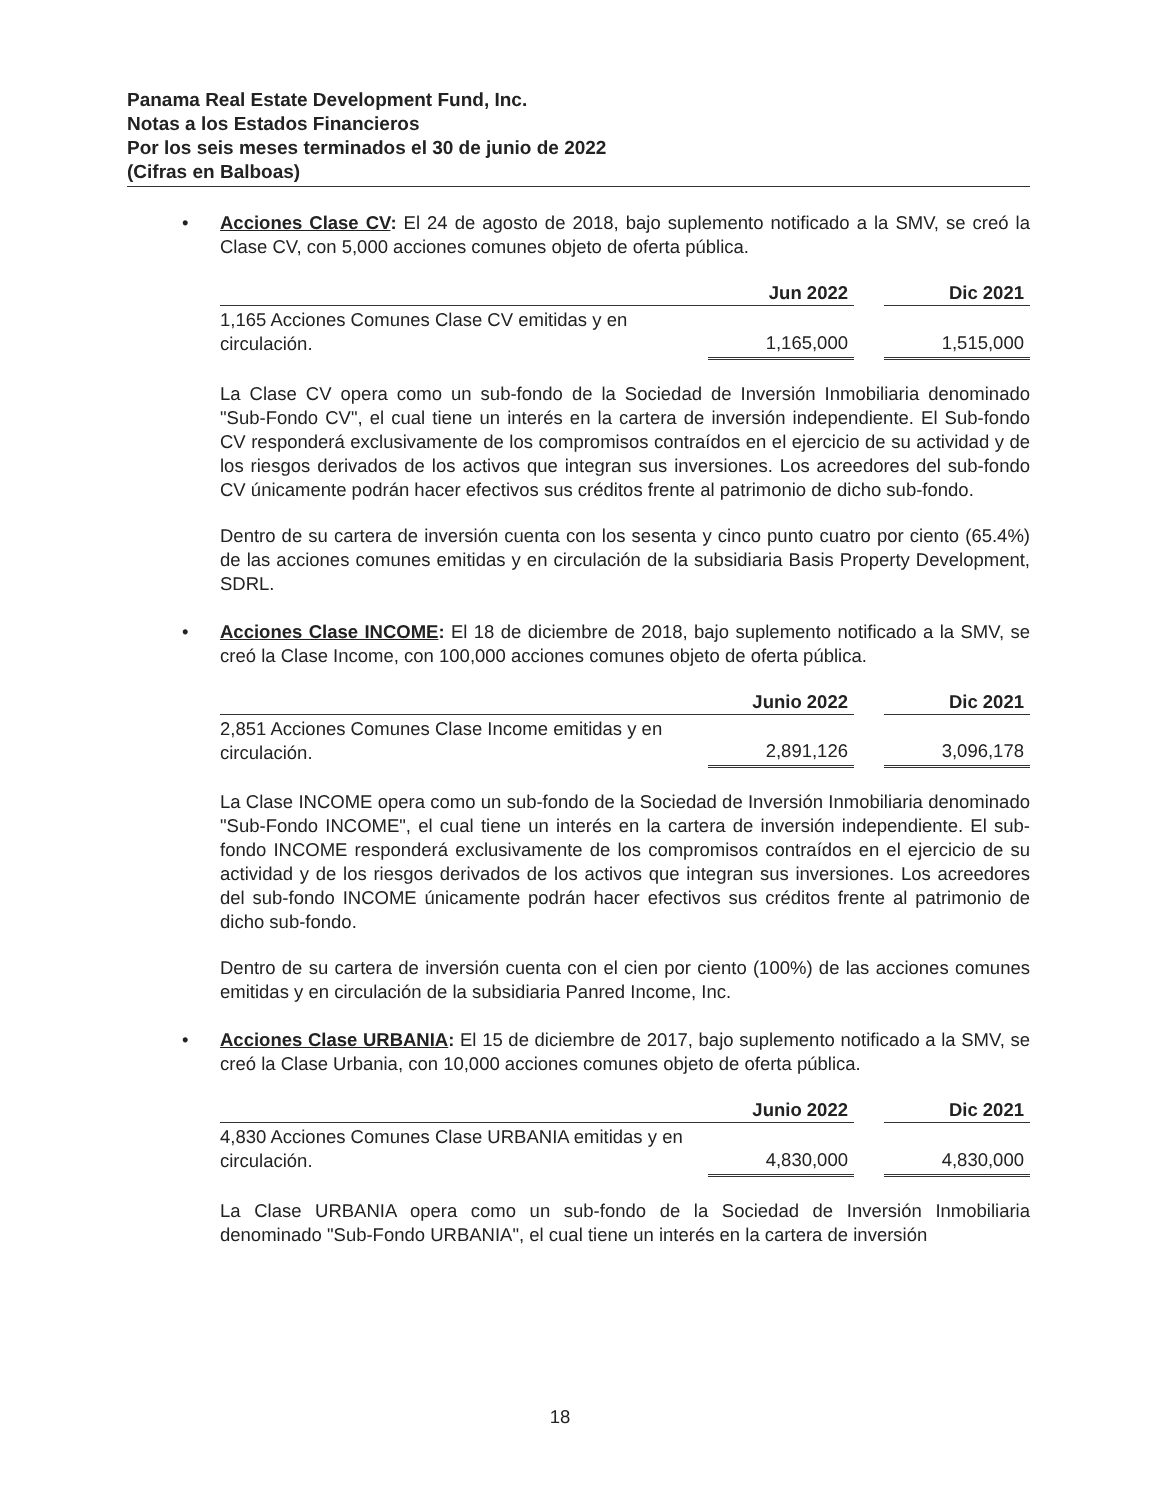Panama Real Estate Development Fund, Inc.
Notas a los Estados Financieros
Por los seis meses terminados el 30 de junio de 2022
(Cifras en Balboas)
•
Acciones Clase CV: El 24 de agosto de 2018, bajo suplemento notificado a la SMV, se creó la Clase CV, con 5,000 acciones comunes objeto de oferta pública.
| | Jun 2022 | | Dic 2021 |
| --- | --- | --- | --- |
| 1,165 Acciones Comunes Clase CV emitidas y en circulación. | 1,165,000 | | 1,515,000 |
La Clase CV opera como un sub-fondo de la Sociedad de Inversión Inmobiliaria denominado "Sub-Fondo CV", el cual tiene un interés en la cartera de inversión independiente. El Sub-fondo CV responderá exclusivamente de los compromisos contraídos en el ejercicio de su actividad y de los riesgos derivados de los activos que integran sus inversiones. Los acreedores del sub-fondo CV únicamente podrán hacer efectivos sus créditos frente al patrimonio de dicho sub-fondo.
Dentro de su cartera de inversión cuenta con los sesenta y cinco punto cuatro por ciento (65.4%) de las acciones comunes emitidas y en circulación de la subsidiaria Basis Property Development, SDRL.
•
Acciones Clase INCOME: El 18 de diciembre de 2018, bajo suplemento notificado a la SMV, se creó la Clase Income, con 100,000 acciones comunes objeto de oferta pública.
| | Junio 2022 | | Dic 2021 |
| --- | --- | --- | --- |
| 2,851 Acciones Comunes Clase Income emitidas y en circulación. | 2,891,126 | | 3,096,178 |
La Clase INCOME opera como un sub-fondo de la Sociedad de Inversión Inmobiliaria denominado "Sub-Fondo INCOME", el cual tiene un interés en la cartera de inversión independiente. El sub-fondo INCOME responderá exclusivamente de los compromisos contraídos en el ejercicio de su actividad y de los riesgos derivados de los activos que integran sus inversiones. Los acreedores del sub-fondo INCOME únicamente podrán hacer efectivos sus créditos frente al patrimonio de dicho sub-fondo.
Dentro de su cartera de inversión cuenta con el cien por ciento (100%) de las acciones comunes emitidas y en circulación de la subsidiaria Panred Income, Inc.
•
Acciones Clase URBANIA: El 15 de diciembre de 2017, bajo suplemento notificado a la SMV, se creó la Clase Urbania, con 10,000 acciones comunes objeto de oferta pública.
| | Junio 2022 | | Dic 2021 |
| --- | --- | --- | --- |
| 4,830 Acciones Comunes Clase URBANIA emitidas y en circulación. | 4,830,000 | | 4,830,000 |
La Clase URBANIA opera como un sub-fondo de la Sociedad de Inversión Inmobiliaria denominado "Sub-Fondo URBANIA", el cual tiene un interés en la cartera de inversión
18